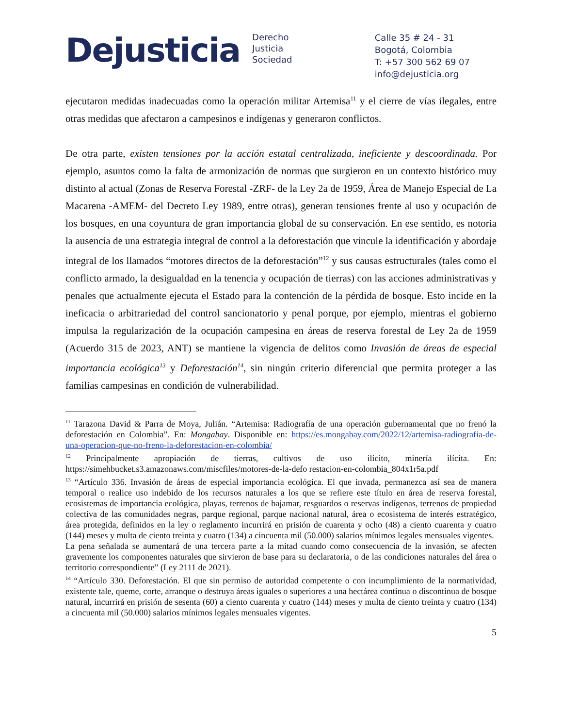Dejusticia
Derecho
Justicia
Sociedad
Calle 35 # 24 - 31
Bogotá, Colombia
T: +57 300 562 69 07
info@dejusticia.org
ejecutaron medidas inadecuadas como la operación militar Artemisa<sup>11</sup> y el cierre de vías ilegales, entre otras medidas que afectaron a campesinos e indígenas y generaron conflictos.
De otra parte, existen tensiones por la acción estatal centralizada, ineficiente y descoordinada. Por ejemplo, asuntos como la falta de armonización de normas que surgieron en un contexto histórico muy distinto al actual (Zonas de Reserva Forestal -ZRF- de la Ley 2a de 1959, Área de Manejo Especial de La Macarena -AMEM- del Decreto Ley 1989, entre otras), generan tensiones frente al uso y ocupación de los bosques, en una coyuntura de gran importancia global de su conservación. En ese sentido, es notoria la ausencia de una estrategia integral de control a la deforestación que vincule la identificación y abordaje integral de los llamados “motores directos de la deforestación”<sup>12</sup> y sus causas estructurales (tales como el conflicto armado, la desigualdad en la tenencia y ocupación de tierras) con las acciones administrativas y penales que actualmente ejecuta el Estado para la contención de la pérdida de bosque. Esto incide en la ineficacia o arbitrariedad del control sancionatorio y penal porque, por ejemplo, mientras el gobierno impulsa la regularización de la ocupación campesina en áreas de reserva forestal de Ley 2a de 1959 (Acuerdo 315 de 2023, ANT) se mantiene la vigencia de delitos como Invasión de áreas de especial importancia ecológica<sup>13</sup> y Deforestación<sup>14</sup>, sin ningún criterio diferencial que permita proteger a las familias campesinas en condición de vulnerabilidad.
<sup>11</sup> Tarazona David & Parra de Moya, Julián. “Artemisa: Radiografía de una operación gubernamental que no frenó la deforestación en Colombia”. En: Mongabay. Disponible en: https://es.mongabay.com/2022/12/artemisa-radiografia-de-una-operacion-que-no-freno-la-deforestacion-en-colombia/
<sup>12</sup> Principalmente apropiación de tierras, cultivos de uso ilícito, minería ilícita. En: https://simehbucket.s3.amazonaws.com/miscfiles/motores-de-la-defo restacion-en-colombia_804x1r5a.pdf
<sup>13</sup> “Artículo 336. Invasión de áreas de especial importancia ecológica. El que invada, permanezca así sea de manera temporal o realice uso indebido de los recursos naturales a los que se refiere este título en área de reserva forestal, ecosistemas de importancia ecológica, playas, terrenos de bajamar, resguardos o reservas indígenas, terrenos de propiedad colectiva de las comunidades negras, parque regional, parque nacional natural, área o ecosistema de interés estratégico, área protegida, definidos en la ley o reglamento incurrirá en prisión de cuarenta y ocho (48) a ciento cuarenta y cuatro (144) meses y multa de ciento treinta y cuatro (134) a cincuenta mil (50.000) salarios mínimos legales mensuales vigentes.
La pena señalada se aumentará de una tercera parte a la mitad cuando como consecuencia de la invasión, se afecten gravemente los componentes naturales que sirvieron de base para su declaratoria, o de las condiciones naturales del área o territorio correspondiente” (Ley 2111 de 2021).
<sup>14</sup> “Artículo 330. Deforestación. El que sin permiso de autoridad competente o con incumplimiento de la normatividad, existente tale, queme, corte, arranque o destruya áreas iguales o superiores a una hectárea continua o discontinua de bosque natural, incurrirá en prisión de sesenta (60) a ciento cuarenta y cuatro (144) meses y multa de ciento treinta y cuatro (134) a cincuenta mil (50.000) salarios mínimos legales mensuales vigentes.
5